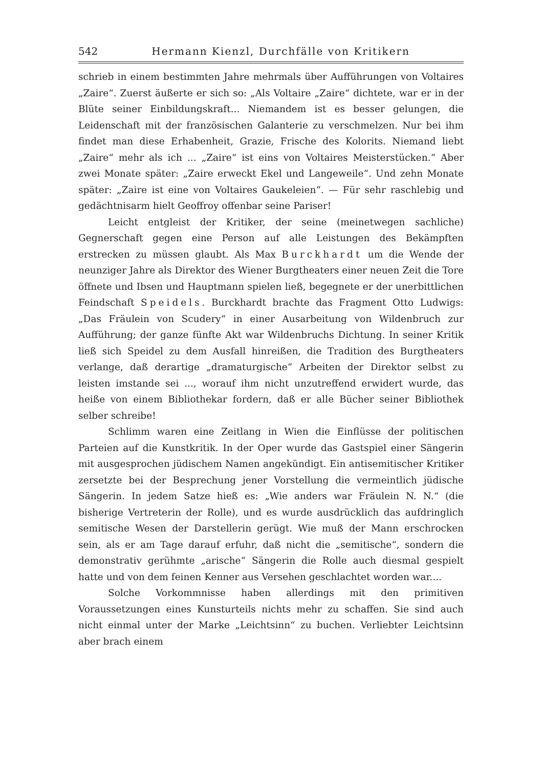542 Hermann Kienzl, Durchfälle von Kritikern
schrieb in einem bestimmten Jahre mehrmals über Aufführungen von Voltaires „Zaire“. Zuerst äußerte er sich so: „Als Voltaire „Zaire“ dichtete, war er in der Blüte seiner Einbildungskraft... Niemandem ist es besser gelungen, die Leidenschaft mit der französischen Galanterie zu verschmelzen. Nur bei ihm findet man diese Erhabenheit, Grazie, Frische des Kolorits. Niemand liebt „Zaire“ mehr als ich ... „Zaire“ ist eins von Voltaires Meisterstücken.“ Aber zwei Monate später: „Zaire erweckt Ekel und Langeweile“. Und zehn Monate später: „Zaire ist eine von Voltaires Gaukeleien“. — Für sehr raschlebig und gedächtnisarm hielt Geoffroy offenbar seine Pariser!
Leicht entgleist der Kritiker, der seine (meinetwegen sachliche) Gegnerschaft gegen eine Person auf alle Leistungen des Bekämpften erstrecken zu müssen glaubt. Als Max Burckhardt um die Wende der neunziger Jahre als Direktor des Wiener Burgtheaters einer neuen Zeit die Tore öffnete und Ibsen und Hauptmann spielen ließ, begegnete er der unerbittlichen Feindschaft Speidels. Burckhardt brachte das Fragment Otto Ludwigs: „Das Fräulein von Scudery“ in einer Ausarbeitung von Wildenbruch zur Aufführung; der ganze fünfte Akt war Wildenbruchs Dichtung. In seiner Kritik ließ sich Speidel zu dem Ausfall hinreißen, die Tradition des Burgtheaters verlange, daß derartige „dramaturgische“ Arbeiten der Direktor selbst zu leisten imstande sei ..., worauf ihm nicht unzutreffend erwidert wurde, das heiße von einem Bibliothekar fordern, daß er alle Bücher seiner Bibliothek selber schreibe!
Schlimm waren eine Zeitlang in Wien die Einflüsse der politischen Parteien auf die Kunstkritik. In der Oper wurde das Gastspiel einer Sängerin mit ausgesprochen jüdischem Namen angekündigt. Ein antisemitischer Kritiker zersetzte bei der Besprechung jener Vorstellung die vermeintlich jüdische Sängerin. In jedem Satze hieß es: „Wie anders war Fräulein N. N.“ (die bisherige Vertreterin der Rolle), und es wurde ausdrücklich das aufdringlich semitische Wesen der Darstellerin gerügt. Wie muß der Mann erschrocken sein, als er am Tage darauf erfuhr, daß nicht die „semitische“, sondern die demonstrativ gerühmte „arische“ Sängerin die Rolle auch diesmal gespielt hatte und von dem feinen Kenner aus Versehen geschlachtet worden war....
Solche Vorkommnisse haben allerdings mit den primitiven Voraussetzungen eines Kunsturteils nichts mehr zu schaffen. Sie sind auch nicht einmal unter der Marke „Leichtsinn“ zu buchen. Verliebter Leichtsinn aber brach einem